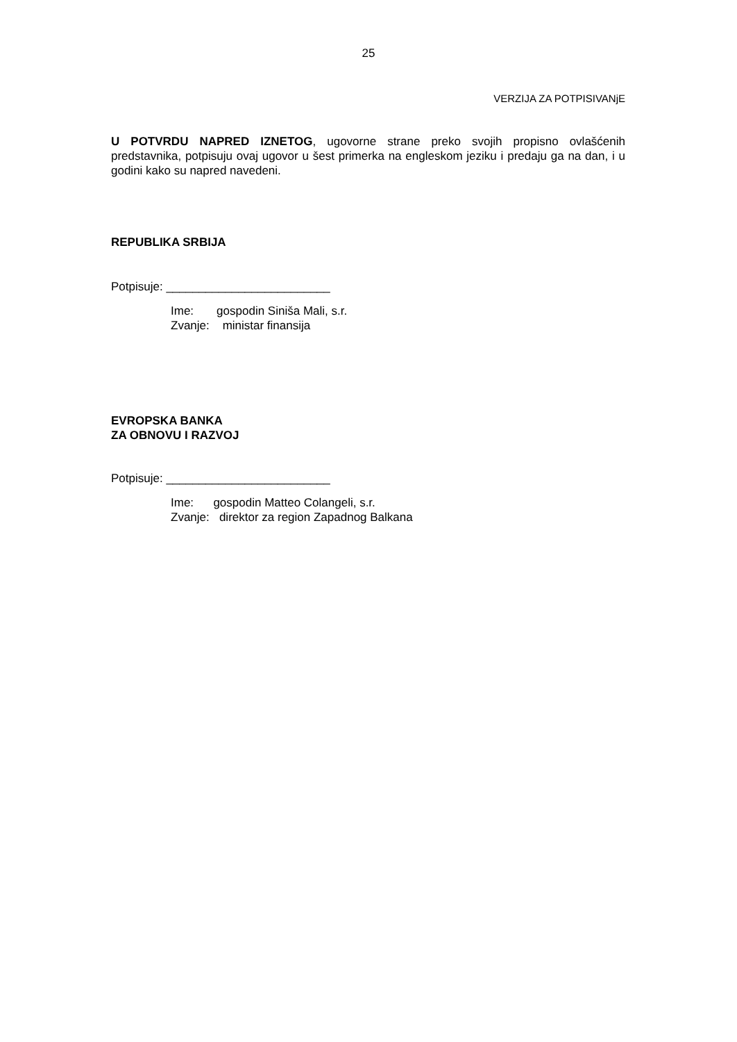25
VERZIJA ZA POTPISIVANjE
U POTVRDU NAPRED IZNETOG, ugovorne strane preko svojih propisno ovlašćenih predstavnika, potpisuju ovaj ugovor u šest primerka na engleskom jeziku i predaju ga na dan, i u godini kako su napred navedeni.
REPUBLIKA SRBIJA
Potpisuje: _________________________
Ime: gospodin Siniša Mali, s.r.
Zvanje: ministar finansija
EVROPSKA BANKA
ZA OBNOVU I RAZVOJ
Potpisuje: _________________________
Ime: gospodin Matteo Colangeli, s.r.
Zvanje: direktor za region Zapadnog Balkana